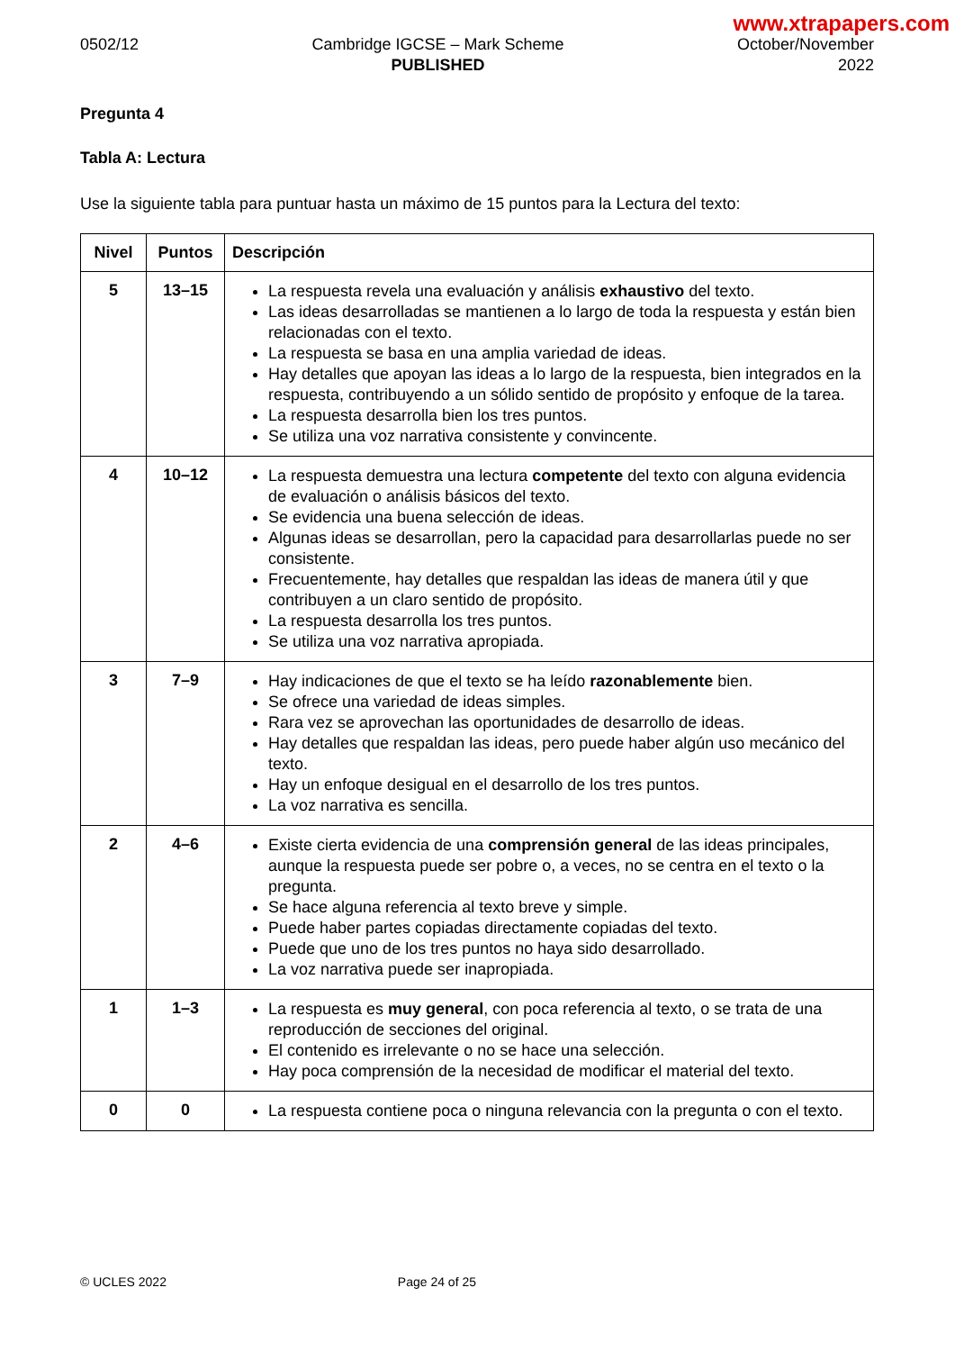www.xtrapapers.com
0502/12 Cambridge IGCSE – Mark Scheme
PUBLISHED
October/November
2022
Pregunta 4
Tabla A: Lectura
Use la siguiente tabla para puntuar hasta un máximo de 15 puntos para la Lectura del texto:
| Nivel | Puntos | Descripción |
| --- | --- | --- |
| 5 | 13–15 | La respuesta revela una evaluación y análisis exhaustivo del texto. Las ideas desarrolladas se mantienen a lo largo de toda la respuesta y están bien relacionadas con el texto. La respuesta se basa en una amplia variedad de ideas. Hay detalles que apoyan las ideas a lo largo de la respuesta, bien integrados en la respuesta, contribuyendo a un sólido sentido de propósito y enfoque de la tarea. La respuesta desarrolla bien los tres puntos. Se utiliza una voz narrativa consistente y convincente. |
| 4 | 10–12 | La respuesta demuestra una lectura competente del texto con alguna evidencia de evaluación o análisis básicos del texto. Se evidencia una buena selección de ideas. Algunas ideas se desarrollan, pero la capacidad para desarrollarlas puede no ser consistente. Frecuentemente, hay detalles que respaldan las ideas de manera útil y que contribuyen a un claro sentido de propósito. La respuesta desarrolla los tres puntos. Se utiliza una voz narrativa apropiada. |
| 3 | 7–9 | Hay indicaciones de que el texto se ha leído razonablemente bien. Se ofrece una variedad de ideas simples. Rara vez se aprovechan las oportunidades de desarrollo de ideas. Hay detalles que respaldan las ideas, pero puede haber algún uso mecánico del texto. Hay un enfoque desigual en el desarrollo de los tres puntos. La voz narrativa es sencilla. |
| 2 | 4–6 | Existe cierta evidencia de una comprensión general de las ideas principales, aunque la respuesta puede ser pobre o, a veces, no se centra en el texto o la pregunta. Se hace alguna referencia al texto breve y simple. Puede haber partes copiadas directamente copiadas del texto. Puede que uno de los tres puntos no haya sido desarrollado. La voz narrativa puede ser inapropiada. |
| 1 | 1–3 | La respuesta es muy general , con poca referencia al texto, o se trata de una reproducción de secciones del original. El contenido es irrelevante o no se hace una selección. Hay poca comprensión de la necesidad de modificar el material del texto. |
| 0 | 0 | La respuesta contiene poca o ninguna relevancia con la pregunta o con el texto. |
© UCLES 2022 Page 24 of 25